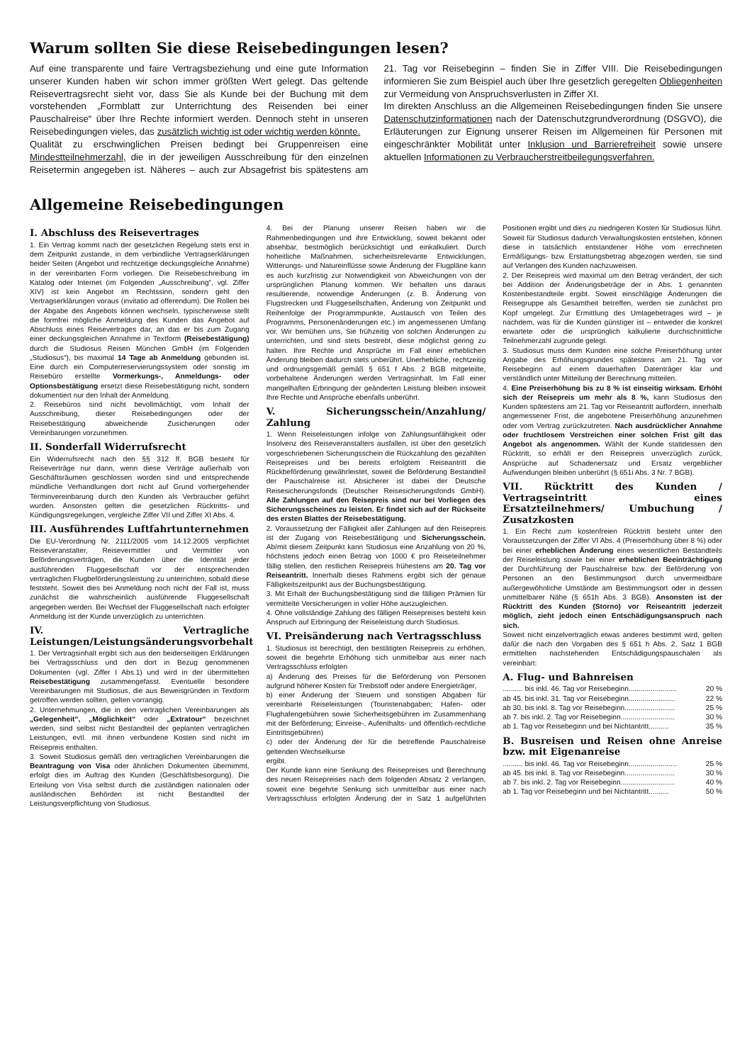Warum sollten Sie diese Reisebedingungen lesen?
Auf eine transparente und faire Vertragsbeziehung und eine gute Information unserer Kunden haben wir schon immer größten Wert gelegt. Das geltende Reisevertragsrecht sieht vor, dass Sie als Kunde bei der Buchung mit dem vorstehenden „Formblatt zur Unterrichtung des Reisenden bei einer Pauschalreise“ über Ihre Rechte informiert werden. Dennoch steht in unseren Reisebedingungen vieles, das zusätzlich wichtig ist oder wichtig werden könnte.
Qualität zu erschwinglichen Preisen bedingt bei Gruppenreisen eine Mindestteilnehmerzahl, die in der jeweiligen Ausschreibung für den einzelnen Reisetermin angegeben ist. Näheres – auch zur Absagefrist bis spätestens am 21. Tag vor Reisebeginn – finden Sie in Ziffer VIII. Die Reisebedingungen informieren Sie zum Beispiel auch über Ihre gesetzlich geregelten Obliegenheiten zur Vermeidung von Anspruchsverlusten in Ziffer XI.
Im direkten Anschluss an die Allgemeinen Reisebedingungen finden Sie unsere Datenschutzinformationen nach der Datenschutzgrundverordnung (DSGVO), die Erläuterungen zur Eignung unserer Reisen im Allgemeinen für Personen mit eingeschränkter Mobilität unter Inklusion und Barrierefreiheit sowie unsere aktuellen Informationen zu Verbraucherstreitbeilegungsverfahren.
Allgemeine Reisebedingungen
I. Abschluss des Reisevertrages
1. Ein Vertrag kommt nach der gesetzlichen Regelung stets erst in dem Zeitpunkt zustande, in dem verbindliche Vertragserklärungen beider Seiten (Angebot und rechtzeitige deckungsgleiche Annahme) in der vereinbarten Form vorliegen. Die Reisebeschreibung im Katalog oder Internet (im Folgenden „Ausschreibung“, vgl. Ziffer XIV) ist kein Angebot im Rechtssinn, sondern geht den Vertragserklärungen voraus (invitatio ad offerendum). Die Rollen bei der Abgabe des Angebots können wechseln, typischerweise stellt die formfrei mögliche Anmeldung des Kunden das Angebot auf Abschluss eines Reisevertrages dar, an das er bis zum Zugang einer deckungsgleichen Annahme in Textform (Reisebestätigung) durch die Studiosus Reisen München GmbH (im Folgenden „Studiosus“), bis maximal 14 Tage ab Anmeldung gebunden ist. Eine durch ein Computerreservierungssystem oder sonstig im Reisebüro erstellte Vormerkungs-, Anmeldungs- oder Optionsbestätigung ersetzt diese Reisebestätigung nicht, sondern dokumentiert nur den Inhalt der Anmeldung.
2. Reisebüros sind nicht bevollmächtigt, vom Inhalt der Ausschreibung, dieser Reisebedingungen oder der Reisebestätigung abweichende Zusicherungen oder Vereinbarungen vorzunehmen.
II. Sonderfall Widerrufsrecht
Ein Widerrufsrecht nach den §§ 312 ff. BGB besteht für Reiseverträge nur dann, wenn diese Verträge außerhalb von Geschäftsräumen geschlossen worden sind und entsprechende mündliche Verhandlungen dort nicht auf Grund vorhergehender Terminvereinbarung durch den Kunden als Verbraucher geführt wurden. Ansonsten gelten die gesetzlichen Rücktritts- und Kündigungsregelungen, vergleiche Ziffer VII und Ziffer XI Abs. 4.
III. Ausführendes Luftfahrtunternehmen
Die EU-Verordnung Nr. 2111/2005 vom 14.12.2005 verpflichtet Reiseveranstalter, Reisevermittler und Vermittler von Beförderungsverträgen, die Kunden über die Identität jeder ausführenden Fluggesellschaft vor der entsprechenden vertraglichen Flugbeförderungsleistung zu unterrichten, sobald diese feststeht. Soweit dies bei Anmeldung noch nicht der Fall ist, muss zunächst die wahrscheinlich ausführende Fluggesellschaft angegeben werden. Bei Wechsel der Fluggesellschaft nach erfolgter Anmeldung ist der Kunde unverzüglich zu unterrichten.
IV. Vertragliche Leistungen/Leistungsänderungsvorbehalt
1. Der Vertragsinhalt ergibt sich aus den beiderseitigen Erklärungen bei Vertragsschluss und den dort in Bezug genommenen Dokumenten (vgl. Ziffer I Abs.1) und wird in der übermittelten Reisebestätigung zusammengefasst. Eventuelle besondere Vereinbarungen mit Studiosus, die aus Beweisgründen in Textform getroffen werden sollten, gelten vorrangig.
2. Unternehmungen, die in den vertraglichen Vereinbarungen als „Gelegenheit“, „Möglichkeit“ oder „Extratour“ bezeichnet werden, sind selbst nicht Bestandteil der geplanten vertraglichen Leistungen, evtl. mit ihnen verbundene Kosten sind nicht im Reisepreis enthalten.
3. Soweit Studiosus gemäß den vertraglichen Vereinbarungen die Beantragung von Visa oder ähnlichen Dokumenten übernimmt, erfolgt dies im Auftrag des Kunden (Geschäftsbesorgung). Die Erteilung von Visa selbst durch die zuständigen nationalen oder ausländischen Behörden ist nicht Bestandteil der Leistungsverpflichtung von Studiosus.
4. Bei der Planung unserer Reisen haben wir die Rahmenbedingungen und ihre Entwicklung, soweit bekannt oder absehbar, bestmöglich berücksichtigt und einkalkuliert. Durch hoheitliche Maßnahmen, sicherheitsrelevante Entwicklungen, Witterungs- und Natureinflüsse sowie Änderung der Flugpläne kann es auch kurzfristig zur Notwendigkeit von Abweichungen von der ursprünglichen Planung kommen. Wir behalten uns daraus resultierende, notwendige Änderungen (z. B. Änderung von Flugstrecken und Fluggesellschaften, Änderung von Zeitpunkt und Reihenfolge der Programmpunkte, Austausch von Teilen des Programms, Personenänderungen etc.) im angemessenen Umfang vor. Wir bemühen uns, Sie frühzeitig von solchen Änderungen zu unterrichten, und sind stets bestrebt, diese möglichst gering zu halten. Ihre Rechte und Ansprüche im Fall einer erheblichen Änderung bleiben dadurch stets unberührt. Unerhebliche, rechtzeitig und ordnungsgemäß gemäß § 651 f Abs. 2 BGB mitgeteilte, vorbehaltene Änderungen werden Vertragsinhalt. Im Fall einer mangelhaften Erbringung der geänderten Leistung bleiben insoweit Ihre Rechte und Ansprüche ebenfalls unberührt.
V. Sicherungsschein/Anzahlung/ Zahlung
1. Wenn Reiseleistungen infolge von Zahlungsunfähigkeit oder Insolvenz des Reiseveranstalters ausfallen, ist über den gesetzlich vorgeschriebenen Sicherungsschein die Rückzahlung des gezahlten Reisepreises und bei bereits erfolgtem Reiseantritt die Rückbeförderung gewährleistet, soweit die Beförderung Bestandteil der Pauschalreise ist. Absicherer ist dabei der Deutsche Reisesicherungsfonds (Deutscher Reisesicherungsfonds GmbH). Alle Zahlungen auf den Reisepreis sind nur bei Vorliegen des Sicherungsscheines zu leisten. Er findet sich auf der Rückseite des ersten Blattes der Reisebestätigung.
2. Voraussetzung der Fälligkeit aller Zahlungen auf den Reisepreis ist der Zugang von Reisebestätigung und Sicherungsschein. Ab/mit diesem Zeitpunkt kann Studiosus eine Anzahlung von 20 %, höchstens jedoch einen Betrag von 1000 € pro Reiseteilnehmer fällig stellen, den restlichen Reisepreis frühestens am 20. Tag vor Reiseantritt. Innerhalb dieses Rahmens ergibt sich der genaue Fälligkeitszeitpunkt aus der Buchungsbestätigung.
3. Mit Erhalt der Buchungsbestätigung sind die fälligen Prämien für vermittelte Versicherungen in voller Höhe auszugleichen.
4. Ohne vollständige Zahlung des fälligen Reisepreises besteht kein Anspruch auf Erbringung der Reiseleistung durch Studiosus.
VI. Preisänderung nach Vertragsschluss
1. Studiosus ist berechtigt, den bestätigten Reisepreis zu erhöhen, soweit die begehrte Erhöhung sich unmittelbar aus einer nach Vertragsschluss erfolgten
a) Änderung des Preises für die Beförderung von Personen aufgrund höherer Kosten für Treibstoff oder andere Energieträger,
b) einer Änderung der Steuern und sonstigen Abgaben für vereinbarte Reiseleistungen (Touristenabgaben; Hafen- oder Flughafengebühren sowie Sicherheitsgebühren im Zusammenhang mit der Beförderung; Einreise-, Aufenthalts- und öffentlich-rechtliche Eintrittsgebühren)
c) oder der Änderung der für die betreffende Pauschalreise geltenden Wechselkurse
ergibt.
Der Kunde kann eine Senkung des Reisepreises und Berechnung des neuen Reisepreises nach dem folgenden Absatz 2 verlangen, soweit eine begehrte Senkung sich unmittelbar aus einer nach Vertragsschluss erfolgten Änderung der in Satz 1 aufgeführten Positionen ergibt und dies zu niedrigeren Kosten für Studiosus führt. Soweit für Studiosus dadurch Verwaltungskosten entstehen, können diese in tatsächlich entstandener Höhe vom errechneten Ermäßigungs- bzw. Erstattungsbetrag abgezogen werden, sie sind auf Verlangen des Kunden nachzuweisen.
2. Der Reisepreis wird maximal um den Betrag verändert, der sich bei Addition der Änderungsbeträge der in Abs. 1 genannten Kostenbestandteile ergibt. Soweit einschlägige Änderungen die Reisegruppe als Gesamtheit betreffen, werden sie zunächst pro Kopf umgelegt. Zur Ermittlung des Umlagebetrages wird – je nachdem, was für die Kunden günstiger ist – entweder die konkret erwartete oder die ursprünglich kalkulierte durchschnittliche Teilnehmerzahl zugrunde gelegt.
3. Studiosus muss dem Kunden eine solche Preiserhöhung unter Angabe des Erhöhungsgrundes spätestens am 21. Tag vor Reisebeginn auf einem dauerhaften Datenträger klar und verständlich unter Mitteilung der Berechnung mitteilen.
4. Eine Preiserhöhung bis zu 8 % ist einseitig wirksam. Erhöht sich der Reisepreis um mehr als 8 %, kann Studiosus den Kunden spätestens am 21. Tag vor Reiseantritt auffordern, innerhalb angemessener Frist, die angebotene Preiserhöhung anzunehmen oder vom Vertrag zurückzutreten. Nach ausdrücklicher Annahme oder fruchtlosem Verstreichen einer solchen Frist gilt das Angebot als angenommen. Wählt der Kunde stattdessen den Rücktritt, so erhält er den Reisepreis unverzüglich zurück, Ansprüche auf Schadenersatz und Ersatz vergeblicher Aufwendungen bleiben unberührt (§ 651i Abs. 3 Nr. 7 BGB).
VII. Rücktritt des Kunden / Vertragseintritt eines Ersatzteilnehmers/ Umbuchung / Zusatzkosten
1. Ein Recht zum kostenfreien Rücktritt besteht unter den Voraussetzungen der Ziffer VI Abs. 4 (Preiserhöhung über 8 %) oder bei einer erheblichen Änderung eines wesentlichen Bestandteils der Reiseleistung sowie bei einer erheblichen Beeinträchtigung der Durchführung der Pauschalreise bzw. der Beförderung von Personen an den Bestimmungsort durch unvermeidbare außergewöhnliche Umstände am Bestimmungsort oder in dessen unmittelbarer Nähe (§ 651h Abs. 3 BGB). Ansonsten ist der Rücktritt des Kunden (Storno) vor Reiseantritt jederzeit möglich, zieht jedoch einen Entschädigungsanspruch nach sich.
Soweit nicht einzelvertraglich etwas anderes bestimmt wird, gelten dafür die nach den Vorgaben des § 651 h Abs. 2, Satz 1 BGB ermittelten nachstehenden Entschädigungspauschalen als vereinbart:
A. Flug- und Bahnreisen
| .......... bis inkl. 46. Tag vor Reisebeginn........................ | 20 % |
| ab 45. bis inkl. 31. Tag vor Reisebeginn....................... | 22 % |
| ab 30. bis inkl. 8. Tag vor Reisebeginn......................... | 25 % |
| ab 7. bis inkl. 2. Tag vor Reisebeginn........................... | 30 % |
| ab 1. Tag vor Reisebeginn und bei Nichtantritt.......... | 35 % |
B. Busreisen und Reisen ohne Anreise bzw. mit Eigenanreise
| .......... bis inkl. 46. Tag vor Reisebeginn........................ | 25 % |
| ab 45. bis inkl. 8. Tag vor Reisebeginn......................... | 30 % |
| ab 7. bis inkl. 2. Tag vor Reisebeginn........................... | 40 % |
| ab 1. Tag vor Reisebeginn und bei Nichtantritt.......... | 50 % |